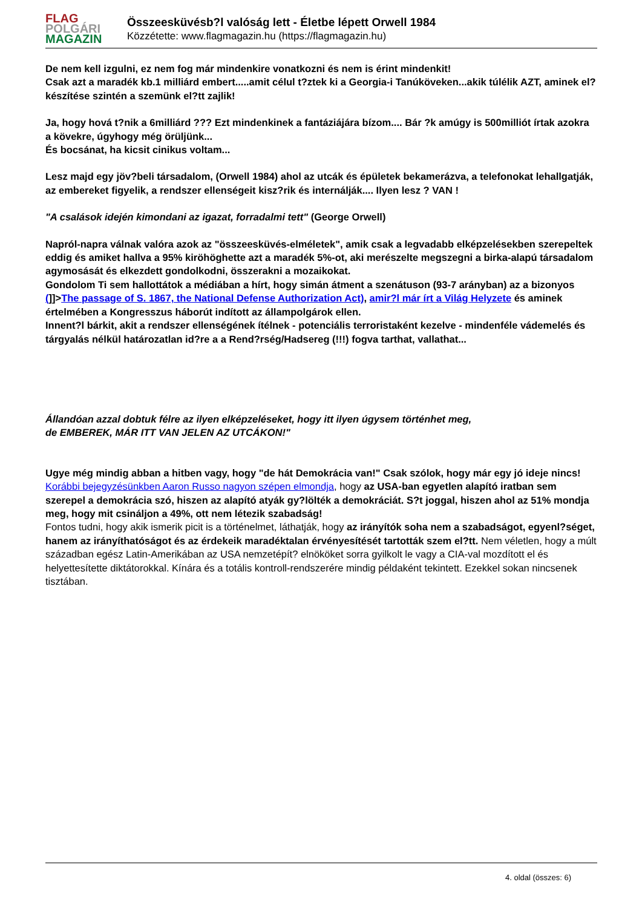FLAG
POLGÁRI
MAGAZIN
Összeesküvésb?l valóság lett - Életbe lépett Orwell 1984
Közzétette: www.flagmagazin.hu (https://flagmagazin.hu)
De nem kell izgulni, ez nem fog már mindenkire vonatkozni és nem is érint mindenkit!
Csak azt a maradék kb.1 milliárd embert.....amit célul t?ztek ki a Georgia-i Tanúköveken...akik túlélik AZT, aminek el?készítése szintén a szemünk el?tt zajlik!
Ja, hogy hová t?nik a 6milliárd ??? Ezt mindenkinek a fantáziájára bízom.... Bár ?k amúgy is 500milliót írtak azokra a kövekre, úgyhogy még örüljünk...
És bocsánat, ha kicsit cinikus voltam...
Lesz majd egy jöv?beli társadalom, (Orwell 1984) ahol az utcák és épületek bekamerázva, a telefonokat lehallgatják, az embereket figyelik, a rendszer ellenségeit kisz?rik és internálják.... Ilyen lesz ? VAN !
"A csalások idején kimondani az igazat, forradalmi tett" (George Orwell)
Napról-napra válnak valóra azok az "összeesküvés-elméletek", amik csak a legvadabb elképzelésekben szerepeltek eddig és amiket hallva a 95% kiröhöghette azt a maradék 5%-ot, aki merészelte megszegni a birka-alapú társadalom agymosását és elkezdett gondolkodni, összerakni a mozaikokat.
Gondolom Ti sem hallottátok a médiában a hírt, hogy simán átment a szenátuson (93-7 arányban) az a bizonyos (]]>The passage of S. 1867, the National Defense Authorization Act), amir?l már írt a Világ Helyzete és aminek értelmében a Kongresszus háborút indított az állampolgárok ellen.
Innent?l bárkit, akit a rendszer ellenségének ítélnek - potenciális terroristaként kezelve - mindenféle vádemelés és tárgyalás nélkül határozatlan id?re a a Rend?rség/Hadsereg (!!!) fogva tarthat, vallathat...
Állandóan azzal dobtuk félre az ilyen elképzeléseket, hogy itt ilyen úgysem történhet meg,
de EMBEREK, MÁR ITT VAN JELEN AZ UTCÁKON!"
Ugye még mindig abban a hitben vagy, hogy "de hát Demokrácia van!" Csak szólok, hogy már egy jó ideje nincs! Korábbi bejegyzésünkben Aaron Russo nagyon szépen elmondja, hogy az USA-ban egyetlen alapító iratban sem szerepel a demokrácia szó, hiszen az alapító atyák gy?lölték a demokráciát. S?t joggal, hiszen ahol az 51% mondja meg, hogy mit csináljon a 49%, ott nem létezik szabadság!
Fontos tudni, hogy akik ismerik picit is a történelmet, láthatják, hogy az irányítók soha nem a szabadságot, egyenl?séget, hanem az irányíthatóságot és az érdekeik maradéktalan érvényesítését tartották szem el?tt. Nem véletlen, hogy a múlt században egész Latin-Amerikában az USA nemzetépít? elnököket sorra gyilkolt le vagy a CIA-val mozdított el és helyettesítette diktátorokkal. Kínára és a totális kontroll-rendszerére mindig példaként tekintett. Ezekkel sokan nincsenek tisztában.
4. oldal (összes: 6)